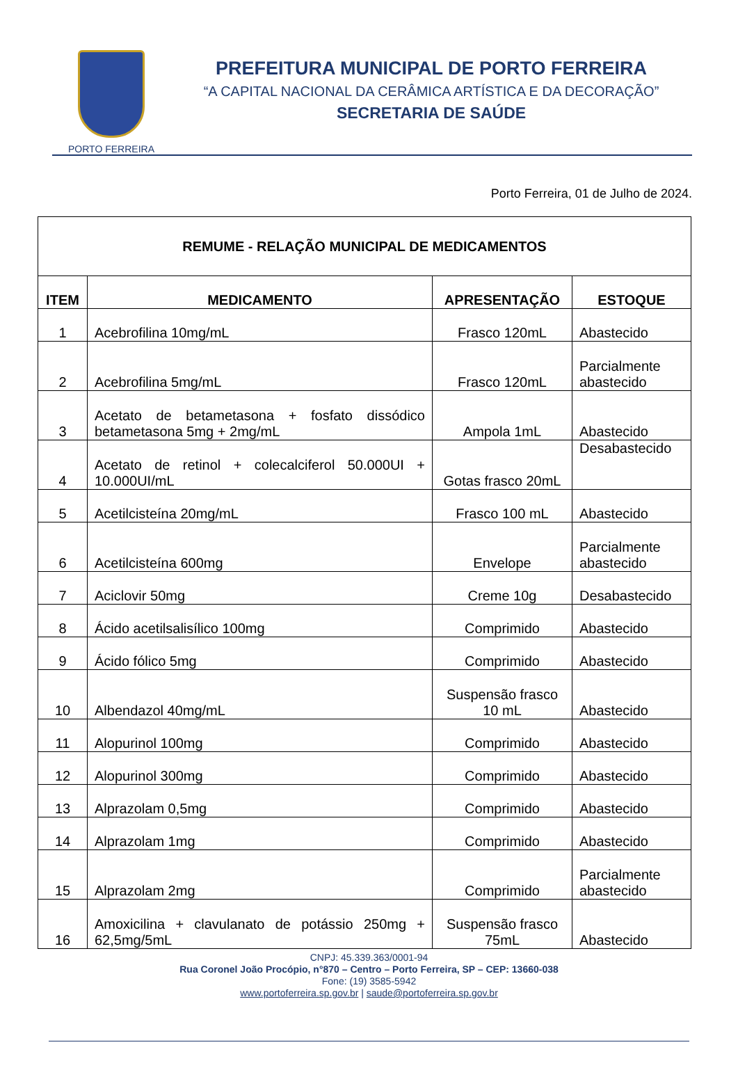PORTO FERREIRA
PREFEITURA MUNICIPAL DE PORTO FERREIRA
“A CAPITAL NACIONAL DA CERÂMICA ARTÍSTICA E DA DECORAÇÃO”
SECRETARIA DE SAÚDE
Porto Ferreira, 01 de Julho de 2024.
| REMUME - RELAÇÃO MUNICIPAL DE MEDICAMENTOS | | | |
| --- | --- | --- | --- |
| ITEM | MEDICAMENTO | APRESENTAÇÃO | ESTOQUE |
| 1 | Acebrofilina 10mg/mL | Frasco 120mL | Abastecido |
| 2 | Acebrofilina 5mg/mL | Frasco 120mL | Parcialmente abastecido |
| 3 | Acetato de betametasona + fosfato dissódico betametasona 5mg + 2mg/mL | Ampola 1mL | Abastecido |
| 4 | Acetato de retinol + colecalciferol 50.000UI + 10.000UI/mL | Gotas frasco 20mL | Desabastecido |
| 5 | Acetilcisteína 20mg/mL | Frasco 100 mL | Abastecido |
| 6 | Acetilcisteína 600mg | Envelope | Parcialmente abastecido |
| 7 | Aciclovir 50mg | Creme 10g | Desabastecido |
| 8 | Ácido acetilsalisílico 100mg | Comprimido | Abastecido |
| 9 | Ácido fólico 5mg | Comprimido | Abastecido |
| 10 | Albendazol 40mg/mL | Suspensão frasco 10 mL | Abastecido |
| 11 | Alopurinol 100mg | Comprimido | Abastecido |
| 12 | Alopurinol 300mg | Comprimido | Abastecido |
| 13 | Alprazolam 0,5mg | Comprimido | Abastecido |
| 14 | Alprazolam 1mg | Comprimido | Abastecido |
| 15 | Alprazolam 2mg | Comprimido | Parcialmente abastecido |
| 16 | Amoxicilina + clavulanato de potássio 250mg + 62,5mg/5mL | Suspensão frasco 75mL | Abastecido |
CNPJ: 45.339.363/0001-94
Rua Coronel João Procópio, n°870 – Centro – Porto Ferreira, SP – CEP: 13660-038
Fone: (19) 3585-5942
www.portoferreira.sp.gov.br | saude@portoferreira.sp.gov.br